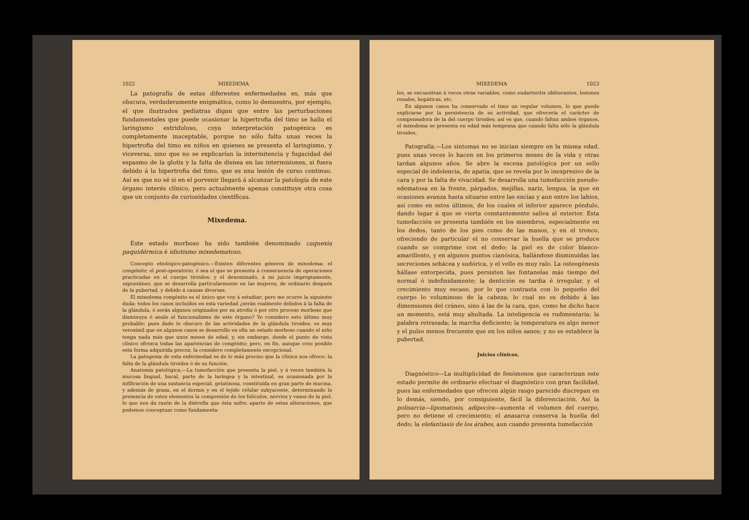1022 MIXEDEMA
La patografía de estas diferentes enfermedades es, más que obscura, verdaderamente enigmática, como lo demuestra, por ejemplo, el que ilustrados pediatras digan que entre las perturbaciones fundamentales que puede ocasionar la hipertrofia del timo se halla el laringismo estriduloso, cuya interpretación patogénica es completamente inaceptable, porque no sólo falta unas veces la hipertrofia del timo en niños en quienes se presenta el laringismo, y viceversa, sino que no se explicarían la intermitencia y fugacidad del espasmo de la glotis y la falta de disnea en las intermisiones, si fuera debido á la hipertrofia del timo, que es una lesión de curso continuo. Así es que no sé si en el porvenir llegará á alcanzar la patología de este órgano interés clínico, pero actualmente apenas constituye otra cosa que un conjunto de curiosidades científicas.
Mixedema.
Este estado morboso ha sido también denominado caquexia paquidérmica é idiotismo mixedematoso.
Concepto etiológico-patogénico.—Existen diferentes géneros de mixedema: el congénito; el post-operatorio, ó sea el que se presenta á consecuencia de operaciones practicadas en el cuerpo tiroides; y el denominado, á mi juicio impropiamente, espontáneo, que se desarrolla particularmente en las mujeres, de ordinario después de la pubertad, y debido á causas diversas.
El mixedema congénito es el único que voy á estudiar; pero me ocurre la siguiente duda: todos los casos incluídos en esta variedad ¿serán realmente debidos á la falta de la glándula, ó serán algunos originados por su atrofia ó por otro proceso morboso que disminuya ó anule el funcionalismo de este órgano? Yo considero esto último muy probable; pues dado lo obscuro de las actividades de la glándula tiroides, es muy verosímil que en algunos casos se desarrolle en ella un estado morboso cuando el niño tenga nada más que unos meses de edad, y, sin embargo, desde el punto de vista clínico ofrezca todas las apariencias de congénito; pero, en fin, aunque creo posible esta forma adquirida precoz, la considero completamente excepcional.
La patogenia de esta enfermedad es de lo más preciso que la clínica nos ofrece: la falta de la glándula tiroides ó de su función.
Anatomía patológica.—La tumefacción que presenta la piel, y á veces también la mucosa lingual, bucal, parte de la laríngea y la intestinal, es ocasionada por la infiltración de una sustancia especial, gelatinosa, constituída en gran parte de mucina, y además de grasa, en el dermis y en el tejido celular subyacente, determinando la presencia de estos elementos la compresión de los folículos, nervios y vasos de la piel, lo que nos da razón de la distrofia que ésta sufre; aparte de estas alteraciones, que podemos conceptuar como fundamenta-
MIXEDEMA 1023
les, se encuentran á veces otras variables, como endarteritis obliterantes, lesiones renales, hepáticas, etc.
En algunos casos ha conservado el timo un regular volumen, lo que puede explicarse por la persistencia de su actividad, que ofrecería el carácter de compensadora de la del cuerpo tiroides; así es que, cuando faltan ambos órganos, el mixedema se presenta en edad más temprana que cuando falta sólo la glándula tiroides.
Patografía.—Los síntomas no se inician siempre en la misma edad, pues unas veces lo hacen en los primeros meses de la vida y otras tardan algunos años. Se abre la escena patológica por un sello especial de indolencia, de apatía, que se revela por lo inexpresivo de la cara y por la falta de vivacidad. Se desarrolla una tumefacción pseudo-edematosa en la frente, párpados, mejillas, nariz, lengua, la que en ocasiones avanza hasta situarse entre las encías y aun entre los labios, así como en estos últimos, de los cuales el inferior aparece péndulo, dando lugar á que se vierta constantemente saliva al exterior. Esta tumefacción se presenta también en los miembros, especialmente en los dedos, tanto de los pies como de las manos, y en el tronco, ofreciendo de particular el no conservar la huella que se produce cuando se comprime con el dedo; la piel es de color blanco-amarillento, y en algunos puntos cianósica, hallándose disminuídas las secreciones sebácea y sudórica, y el vello es muy ralo. La osteogénesis hállase entorpecida, pues persisten las fontanelas más tiempo del normal ó indefinidamente; la dentición es tardía é irregular, y el crecimiento muy escaso, por lo que contrasta con lo pequeño del cuerpo lo voluminoso de la cabeza; lo cual no es debido á las dimensiones del cráneo, sino á las de la cara, que, como he dicho hace un momento, está muy abultada. La inteligencia es rudimentaria; la palabra retrasada; la marcha deficiente; la temperatura es algo menor y el pulso menos frecuente que en los niños sanos; y no se establece la pubertad.
Juicios clínicos.
Diagnóstico—La multiplicidad de fenómenos que caracterizan este estado permite de ordinario efectuar el diagnóstico con gran facilidad, pues las enfermedades que ofrecen algún rasgo parecido discrepan en lo demás, siendo, por consiguiente, fácil la diferenciación. Así la polisarcia—lipomatosis, adipocira—aumenta el volumen del cuerpo, pero no detiene el crecimiento; el anasarca conserva la huella del dedo; la elefantiasis de los árabes, aun cuando presenta tumefacción